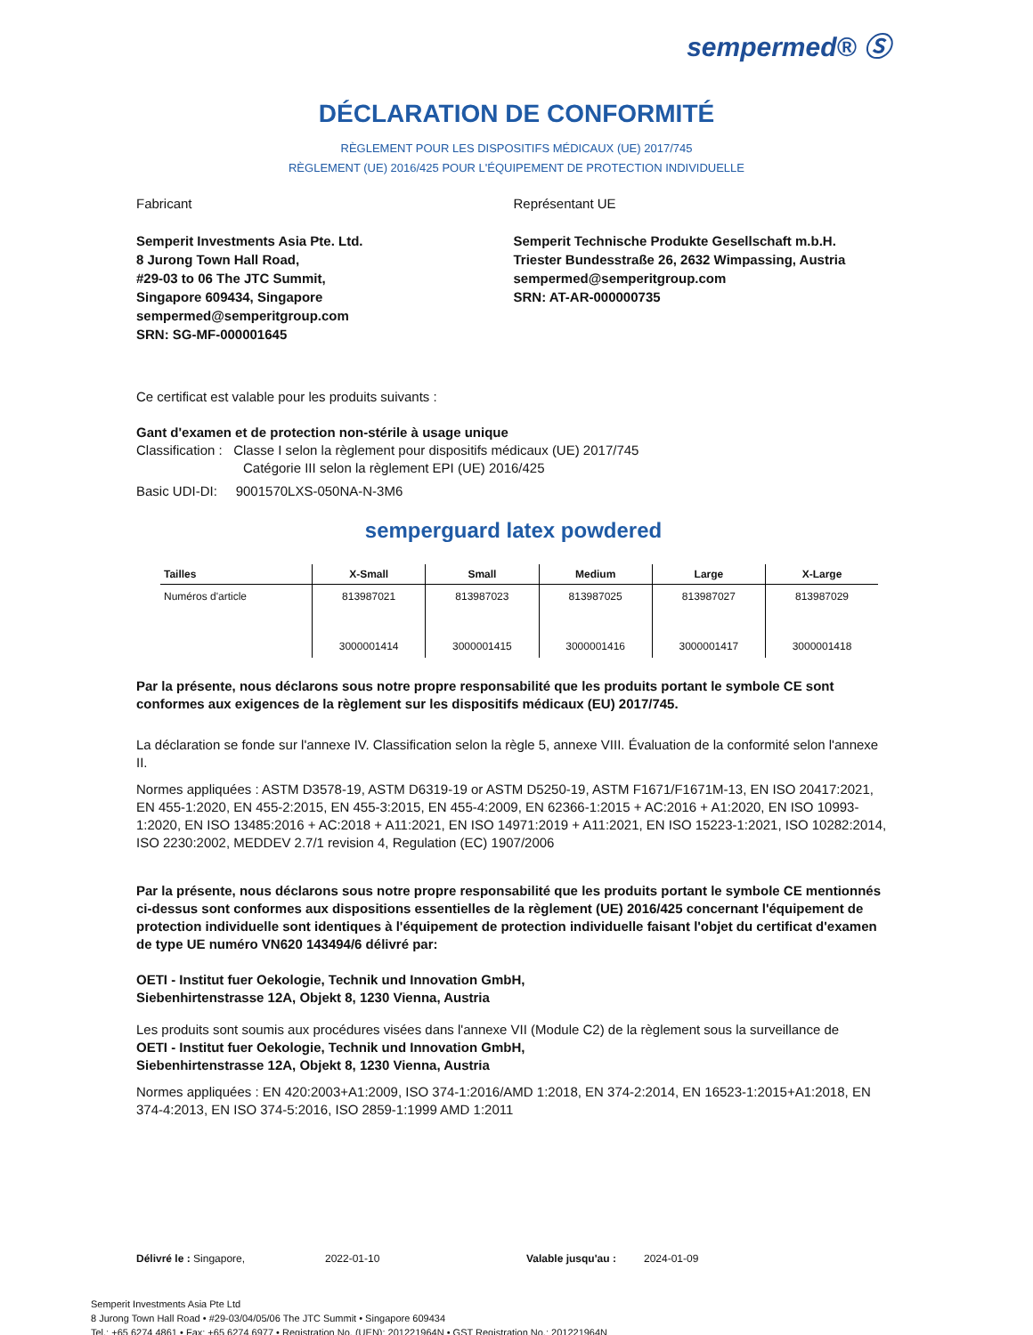sempermed® Ⓢ
DÉCLARATION DE CONFORMITÉ
RÈGLEMENT POUR LES DISPOSITIFS MÉDICAUX (UE) 2017/745
RÈGLEMENT (UE) 2016/425 POUR L'ÉQUIPEMENT DE PROTECTION INDIVIDUELLE
Fabricant
Semperit Investments Asia Pte. Ltd.
8 Jurong Town Hall Road,
#29-03 to 06 The JTC Summit,
Singapore 609434, Singapore
sempermed@semperitgroup.com
SRN: SG-MF-000001645
Représentant UE
Semperit Technische Produkte Gesellschaft m.b.H.
Triester Bundesstraße 26, 2632 Wimpassing, Austria
sempermed@semperitgroup.com
SRN: AT-AR-000000735
Ce certificat est valable pour les produits suivants :
Gant d'examen et de protection non-stérile à usage unique
Classification : Classe I selon la règlement pour dispositifs médicaux (UE) 2017/745
Catégorie III selon la règlement EPI (UE) 2016/425
Basic UDI-DI: 9001570LXS-050NA-N-3M6
semperguard latex powdered
| Tailles | X-Small | Small | Medium | Large | X-Large |
| --- | --- | --- | --- | --- | --- |
| Numéros d'article | 813987021 3000001414 | 813987023 3000001415 | 813987025 3000001416 | 813987027 3000001417 | 813987029 3000001418 |
Par la présente, nous déclarons sous notre propre responsabilité que les produits portant le symbole CE sont conformes aux exigences de la règlement sur les dispositifs médicaux (EU) 2017/745.
La déclaration se fonde sur l'annexe IV. Classification selon la règle 5, annexe VIII. Évaluation de la conformité selon l'annexe II.
Normes appliquées : ASTM D3578-19, ASTM D6319-19 or ASTM D5250-19, ASTM F1671/F1671M-13, EN ISO 20417:2021, EN 455-1:2020, EN 455-2:2015, EN 455-3:2015, EN 455-4:2009, EN 62366-1:2015 + AC:2016 + A1:2020, EN ISO 10993-1:2020, EN ISO 13485:2016 + AC:2018 + A11:2021, EN ISO 14971:2019 + A11:2021, EN ISO 15223-1:2021, ISO 10282:2014, ISO 2230:2002, MEDDEV 2.7/1 revision 4, Regulation (EC) 1907/2006
Par la présente, nous déclarons sous notre propre responsabilité que les produits portant le symbole CE mentionnés ci-dessus sont conformes aux dispositions essentielles de la règlement (UE) 2016/425 concernant l'équipement de protection individuelle sont identiques à l'équipement de protection individuelle faisant l'objet du certificat d'examen de type UE numéro VN620 143494/6 délivré par:
OETI - Institut fuer Oekologie, Technik und Innovation GmbH,
Siebenhirtenstrasse 12A, Objekt 8, 1230 Vienna, Austria
Les produits sont soumis aux procédures visées dans l'annexe VII (Module C2) de la règlement sous la surveillance de
OETI - Institut fuer Oekologie, Technik und Innovation GmbH,
Siebenhirtenstrasse 12A, Objekt 8, 1230 Vienna, Austria
Normes appliquées : EN 420:2003+A1:2009, ISO 374-1:2016/AMD 1:2018, EN 374-2:2014, EN 16523-1:2015+A1:2018, EN 374-4:2013, EN ISO 374-5:2016, ISO 2859-1:1999 AMD 1:2011
Délivré le : Singapore, 2022-01-10 Valable jusqu'au : 2024-01-09
Semperit Investments Asia Pte Ltd
8 Jurong Town Hall Road • #29-03/04/05/06 The JTC Summit • Singapore 609434
Tel.: +65 6274 4861 • Fax: +65 6274 6977 • Registration No. (UEN): 201221964N • GST Registration No.: 201221964N